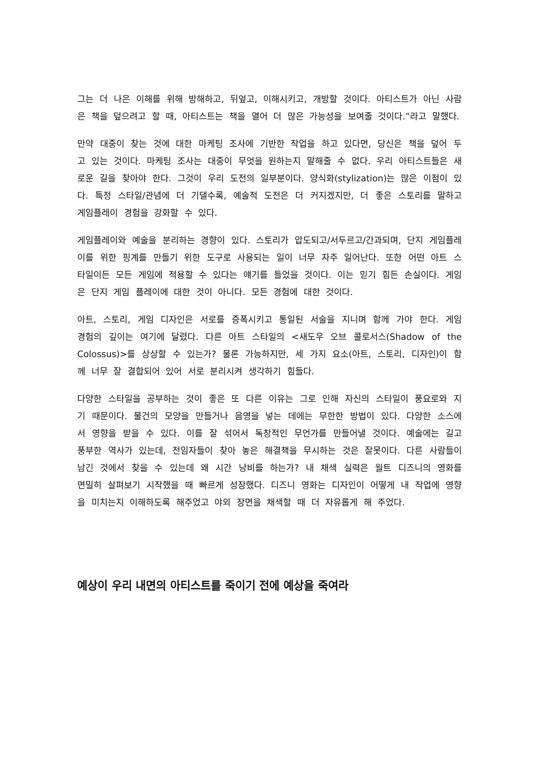그는 더 나은 이해를 위해 방해하고, 뒤엎고, 이해시키고, 개방할 것이다. 아티스트가 아닌 사람은 책을 덮으려고 할 때, 아티스트는 책을 열어 더 많은 가능성을 보여줄 것이다.”라고 말했다.
만약 대중이 찾는 것에 대한 마케팅 조사에 기반한 작업을 하고 있다면, 당신은 책을 덮어 두고 있는 것이다. 마케팅 조사는 대중이 무엇을 원하는지 말해줄 수 없다. 우리 아티스트들은 새로운 길을 찾아야 한다. 그것이 우리 도전의 일부분이다. 양식화(stylization)는 많은 이점이 있다. 특정 스타일/관념에 더 기댈수록, 예술적 도전은 더 커지겠지만, 더 좋은 스토리를 말하고 게임플레이 경험을 강화할 수 있다.
게임플레이와 예술을 분리하는 경향이 있다. 스토리가 압도되고/서두르고/간과되며, 단지 게임플레이를 위한 핑계를 만들기 위한 도구로 사용되는 일이 너무 자주 일어난다. 또한 어떤 아트 스타일이든 모든 게임에 적용할 수 있다는 얘기를 들었을 것이다. 이는 믿기 힘든 손실이다. 게임은 단지 게임 플레이에 대한 것이 아니다. 모든 경험에 대한 것이다.
아트, 스토리, 게임 디자인은 서로를 증폭시키고 통일된 서술을 지니며 함께 가야 한다. 게임 경험의 깊이는 여기에 달렸다. 다른 아트 스타일의 <새도우 오브 콜로서스(Shadow of the Colossus)>를 상상할 수 있는가? 물론 가능하지만, 세 가지 요소(아트, 스토리, 디자인)이 함께 너무 잘 결합되어 있어 서로 분리시켜 생각하기 힘들다.
다양한 스타일을 공부하는 것이 좋은 또 다른 이유는 그로 인해 자신의 스타일이 풍요로와 지기 때문이다. 물건의 모양을 만들거나 음영을 넣는 데에는 무한한 방법이 있다. 다양한 소스에서 영향을 받을 수 있다. 이를 잘 섞어서 독창적인 무언가를 만들어낼 것이다. 예술에는 길고 풍부한 역사가 있는데, 전임자들이 찾아 놓은 해결책을 무시하는 것은 잘못이다. 다른 사람들이 남긴 것에서 찾을 수 있는데 왜 시간 낭비를 하는가? 내 채색 실력은 월트 디즈니의 영화를 면밀히 살펴보기 시작했을 때 빠르게 성장했다. 디즈니 영화는 디자인이 어떻게 내 작업에 영향을 미치는지 이해하도록 해주었고 야외 장면을 채색할 때 더 자유롭게 해 주었다.
예상이 우리 내면의 아티스트를 죽이기 전에 예상을 죽여라